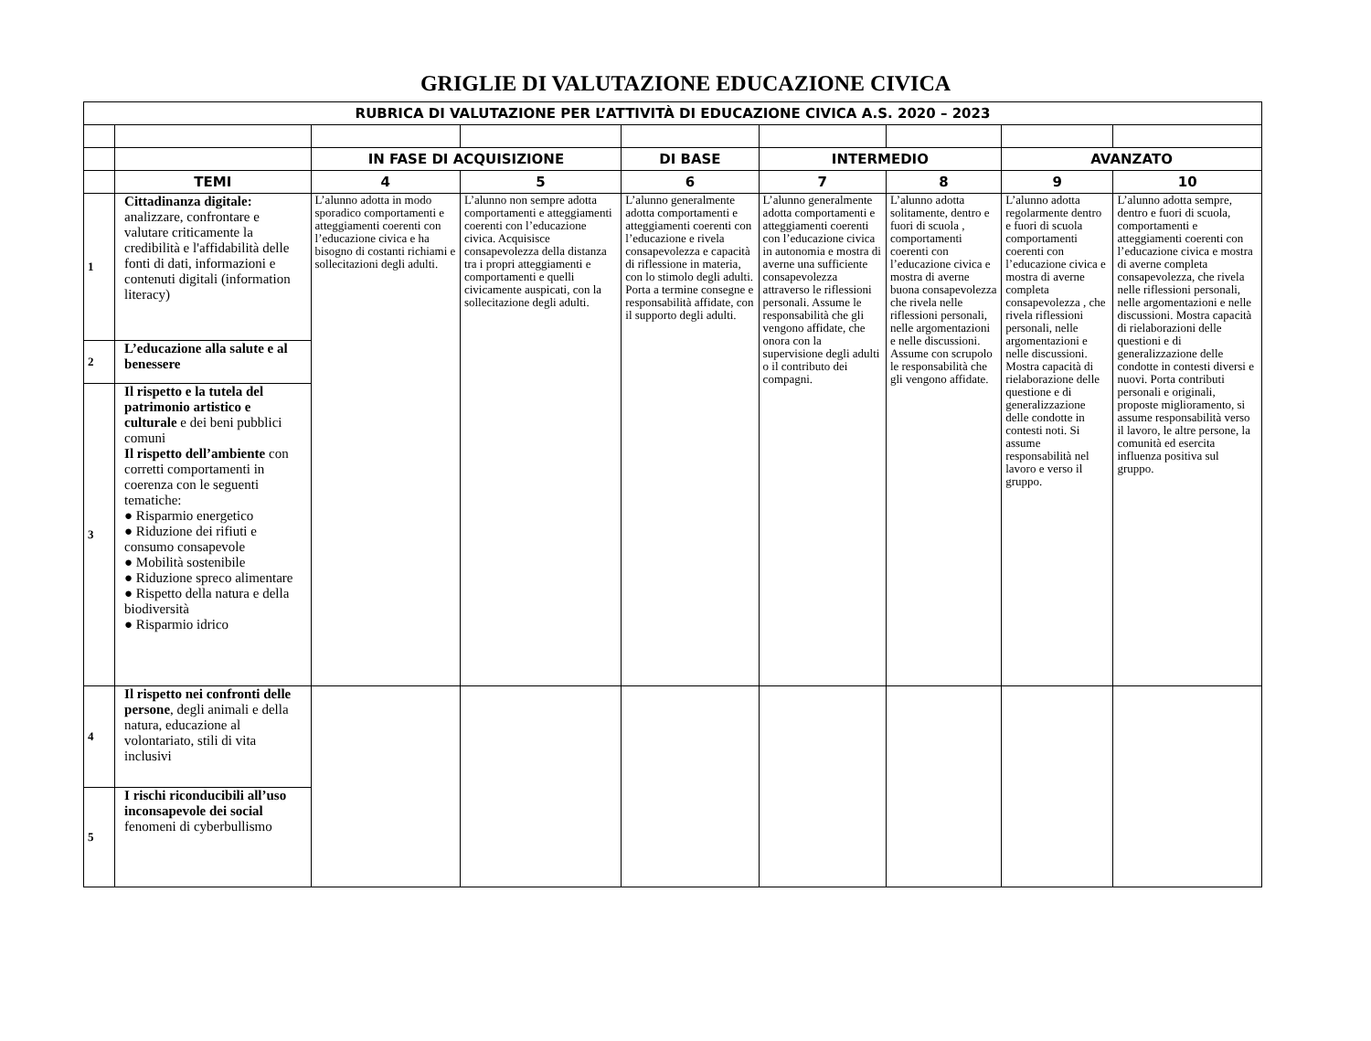GRIGLIE DI VALUTAZIONE EDUCAZIONE CIVICA
| RUBRICA DI VALUTAZIONE PER L’ATTIVITÀ DI EDUCAZIONE CIVICA A.S. 2020 – 2023 | | | | | | | | |
| --- | --- | --- | --- | --- | --- | --- | --- | --- |
| | | IN FASE DI ACQUISIZIONE | | DI BASE | INTERMEDIO | | AVANZATO | |
| | TEMI | 4 | 5 | 6 | 7 | 8 | 9 | 10 |
| 1 | Cittadinanza digitale: analizzare, confrontare e valutare criticamente la credibilità e l'affidabilità delle fonti di dati, informazioni e contenuti digitali (information literacy) | L’alunno adotta in modo sporadico comportamenti e atteggiamenti coerenti con l’educazione civica e ha bisogno di costanti richiami e sollecitazioni degli adulti. | L’alunno non sempre adotta comportamenti e atteggiamenti coerenti con l’educazione civica. Acquisisce consapevolezza della distanza tra i propri atteggiamenti e comportamenti e quelli civicamente auspicati, con la sollecitazione degli adulti. | L’alunno generalmente adotta comportamenti e atteggiamenti coerenti con l’educazione e rivela consapevolezza e capacità di riflessione in materia, con lo stimolo degli adulti. Porta a termine consegne e responsabilità affidate, con il supporto degli adulti. | L’alunno generalmente adotta comportamenti e atteggiamenti coerenti con l’educazione civica in autonomia e mostra di averne una sufficiente consapevolezza attraverso le riflessioni personali. Assume le responsabilità che gli vengono affidate, che onora con la supervisione degli adulti o il contributo dei compagni. | L’alunno adotta solitamente, dentro e fuori di scuola , comportamenti coerenti con l’educazione civica e mostra di averne buona consapevolezza che rivela nelle riflessioni personali, nelle argomentazioni e nelle discussioni. Assume con scrupolo le responsabilità che gli vengono affidate. | L’alunno adotta regolarmente dentro e fuori di scuola comportamenti coerenti con l’educazione civica e mostra di averne completa consapevolezza , che rivela riflessioni personali, nelle argomentazioni e nelle discussioni. Mostra capacità di rielaborazione delle questione e di generalizzazione delle condotte in contesti noti. Si assume responsabilità nel lavoro e verso il gruppo. | L’alunno adotta sempre, dentro e fuori di scuola, comportamenti e atteggiamenti coerenti con l’educazione civica e mostra di averne completa consapevolezza, che rivela nelle riflessioni personali, nelle argomentazioni e nelle discussioni. Mostra capacità di rielaborazioni delle questioni e di generalizzazione delle condotte in contesti diversi e nuovi. Porta contributi personali e originali, proposte miglioramento, si assume responsabilità verso il lavoro, le altre persone, la comunità ed esercita influenza positiva sul gruppo. |
| 2 | L’educazione alla salute e al benessere | | | | | | | |
| 3 | Il rispetto e la tutela del patrimonio artistico e culturale e dei beni pubblici comuni Il rispetto dell’ambiente con corretti comportamenti in coerenza con le seguenti tematiche: ● Risparmio energetico ● Riduzione dei rifiuti e consumo consapevole ● Mobilità sostenibile ● Riduzione spreco alimentare ● Rispetto della natura e della biodiversità ● Risparmio idrico | | | | | | | |
| 4 | Il rispetto nei confronti delle persone , degli animali e della natura, educazione al volontariato, stili di vita inclusivi | | | | | | | |
| 5 | I rischi riconducibili all’uso inconsapevole dei social fenomeni di cyberbullismo | | | | | | | |